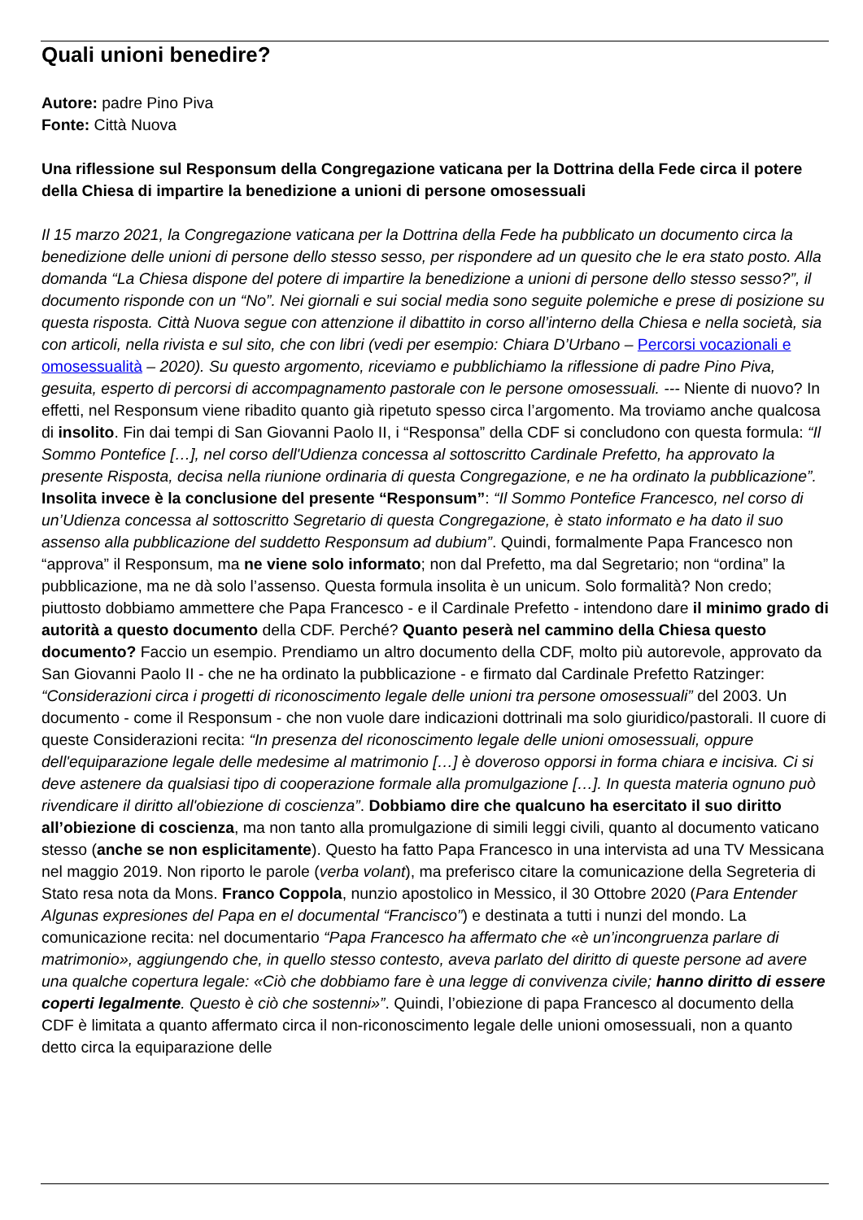Quali unioni benedire?
Autore: padre Pino Piva
Fonte: Città Nuova
Una riflessione sul Responsum della Congregazione vaticana per la Dottrina della Fede circa il potere della Chiesa di impartire la benedizione a unioni di persone omosessuali
Il 15 marzo 2021, la Congregazione vaticana per la Dottrina della Fede ha pubblicato un documento circa la benedizione delle unioni di persone dello stesso sesso, per rispondere ad un quesito che le era stato posto. Alla domanda “La Chiesa dispone del potere di impartire la benedizione a unioni di persone dello stesso sesso?”, il documento risponde con un “No”. Nei giornali e sui social media sono seguite polemiche e prese di posizione su questa risposta. Città Nuova segue con attenzione il dibattito in corso all’interno della Chiesa e nella società, sia con articoli, nella rivista e sul sito, che con libri (vedi per esempio: Chiara D’Urbano – Percorsi vocazionali e omosessualità – 2020). Su questo argomento, riceviamo e pubblichiamo la riflessione di padre Pino Piva, gesuita, esperto di percorsi di accompagnamento pastorale con le persone omosessuali. --- Niente di nuovo? In effetti, nel Responsum viene ribadito quanto già ripetuto spesso circa l’argomento. Ma troviamo anche qualcosa di insolito. Fin dai tempi di San Giovanni Paolo II, i “Responsa” della CDF si concludono con questa formula: “Il Sommo Pontefice […], nel corso dell'Udienza concessa al sottoscritto Cardinale Prefetto, ha approvato la presente Risposta, decisa nella riunione ordinaria di questa Congregazione, e ne ha ordinato la pubblicazione”. Insolita invece è la conclusione del presente “Responsum”: “Il Sommo Pontefice Francesco, nel corso di un’Udienza concessa al sottoscritto Segretario di questa Congregazione, è stato informato e ha dato il suo assenso alla pubblicazione del suddetto Responsum ad dubium”. Quindi, formalmente Papa Francesco non “approva” il Responsum, ma ne viene solo informato; non dal Prefetto, ma dal Segretario; non “ordina” la pubblicazione, ma ne dà solo l’assenso. Questa formula insolita è un unicum. Solo formalità? Non credo; piuttosto dobbiamo ammettere che Papa Francesco - e il Cardinale Prefetto - intendono dare il minimo grado di autorità a questo documento della CDF. Perché? Quanto peserà nel cammino della Chiesa questo documento? Faccio un esempio. Prendiamo un altro documento della CDF, molto più autorevole, approvato da San Giovanni Paolo II - che ne ha ordinato la pubblicazione - e firmato dal Cardinale Prefetto Ratzinger: “Considerazioni circa i progetti di riconoscimento legale delle unioni tra persone omosessuali” del 2003. Un documento - come il Responsum - che non vuole dare indicazioni dottrinali ma solo giuridico/pastorali. Il cuore di queste Considerazioni recita: “In presenza del riconoscimento legale delle unioni omosessuali, oppure dell'equiparazione legale delle medesime al matrimonio […] è doveroso opporsi in forma chiara e incisiva. Ci si deve astenere da qualsiasi tipo di cooperazione formale alla promulgazione […]. In questa materia ognuno può rivendicare il diritto all'obiezione di coscienza”. Dobbiamo dire che qualcuno ha esercitato il suo diritto all’obiezione di coscienza, ma non tanto alla promulgazione di simili leggi civili, quanto al documento vaticano stesso (anche se non esplicitamente). Questo ha fatto Papa Francesco in una intervista ad una TV Messicana nel maggio 2019. Non riporto le parole (verba volant), ma preferisco citare la comunicazione della Segreteria di Stato resa nota da Mons. Franco Coppola, nunzio apostolico in Messico, il 30 Ottobre 2020 (Para Entender Algunas expresiones del Papa en el documental “Francisco”) e destinata a tutti i nunzi del mondo. La comunicazione recita: nel documentario “Papa Francesco ha affermato che «è un’incongruenza parlare di matrimonio», aggiungendo che, in quello stesso contesto, aveva parlato del diritto di queste persone ad avere una qualche copertura legale: «Ciò che dobbiamo fare è una legge di convivenza civile; hanno diritto di essere coperti legalmente. Questo è ciò che sostenni»”. Quindi, l’obiezione di papa Francesco al documento della CDF è limitata a quanto affermato circa il non-riconoscimento legale delle unioni omosessuali, non a quanto detto circa la equiparazione delle